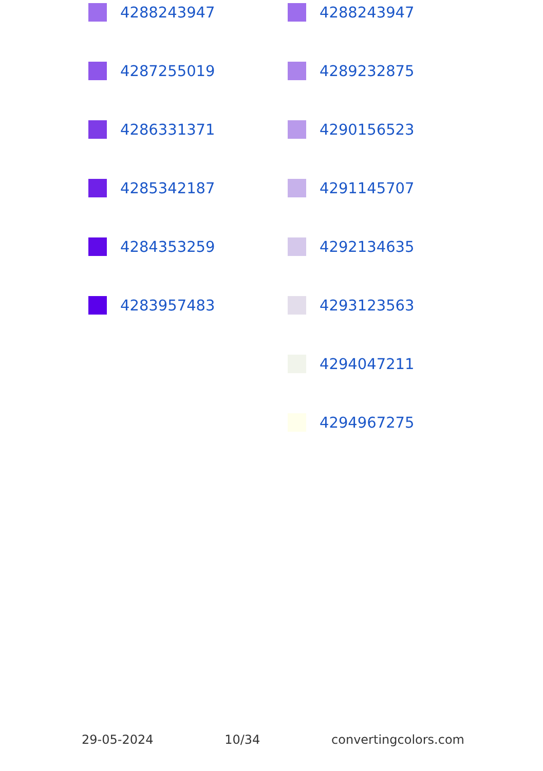4288243947
4287255019
4286331371
4285342187
4284353259
4283957483
4288243947
4289232875
4290156523
4291145707
4292134635
4293123563
4294047211
4294967275
29-05-2024 10/34 convertingcolors.com